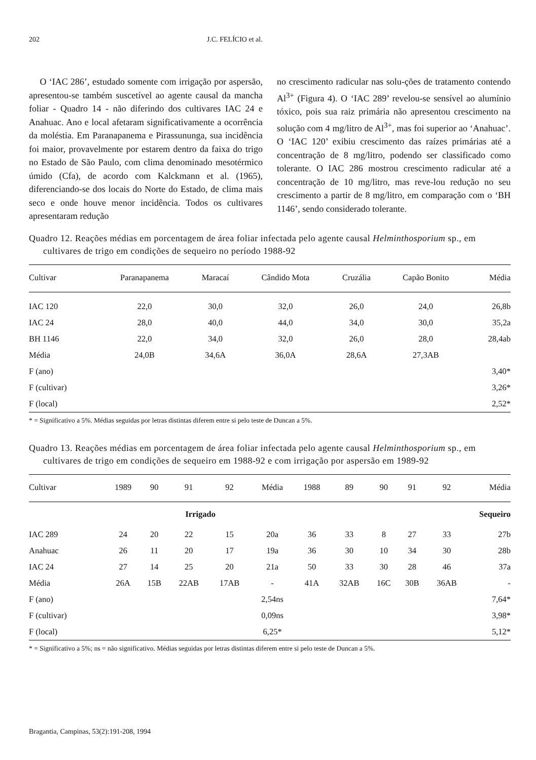202 J.C. FELÍCIO et al.
O ‘IAC 286’, estudado somente com irrigação por aspersão, apresentou-se também suscetível ao agente causal da mancha foliar - Quadro 14 - não diferindo dos cultivares IAC 24 e Anahuac. Ano e local afetaram significativamente a ocorrência da moléstia. Em Paranapanema e Pirassununga, sua incidência foi maior, provavelmente por estarem dentro da faixa do trigo no Estado de São Paulo, com clima denominado mesotérmico úmido (Cfa), de acordo com Kalckmann et al. (1965), diferenciando-se dos locais do Norte do Estado, de clima mais seco e onde houve menor incidência. Todos os cultivares apresentaram redução
no crescimento radicular nas solu-ções de tratamento contendo Al<sup>3+</sup> (Figura 4). O ‘IAC 289’ revelou-se sensível ao alumínio tóxico, pois sua raiz primária não apresentou crescimento na solução com 4 mg/litro de Al<sup>3+</sup>, mas foi superior ao ‘Anahuac’. O ‘IAC 120’ exibiu crescimento das raízes primárias até a concentração de 8 mg/litro, podendo ser classificado como tolerante. O IAC 286 mostrou crescimento radicular até a concentração de 10 mg/litro, mas reve-lou redução no seu crescimento a partir de 8 mg/litro, em comparação com o ‘BH 1146’, sendo considerado tolerante.
Quadro 12. Reações médias em porcentagem de área foliar infectada pelo agente causal Helminthosporium sp., em cultivares de trigo em condições de sequeiro no período 1988-92
| Cultivar | Paranapanema | Maracaí | Cândido Mota | Cruzália | Capão Bonito | Média |
| --- | --- | --- | --- | --- | --- | --- |
| IAC 120 | 22,0 | 30,0 | 32,0 | 26,0 | 24,0 | 26,8b |
| IAC 24 | 28,0 | 40,0 | 44,0 | 34,0 | 30,0 | 35,2a |
| BH 1146 | 22,0 | 34,0 | 32,0 | 26,0 | 28,0 | 28,4ab |
| Média | 24,0B | 34,6A | 36,0A | 28,6A | 27,3AB | |
| F (ano) | | | | | | 3,40* |
| F (cultivar) | | | | | | 3,26* |
| F (local) | | | | | | 2,52* |
* = Significativo a 5%. Médias seguidas por letras distintas diferem entre si pelo teste de Duncan a 5%.
Quadro 13. Reações médias em porcentagem de área foliar infectada pelo agente causal Helminthosporium sp., em cultivares de trigo em condições de sequeiro em 1988-92 e com irrigação por aspersão em 1989-92
| Cultivar | 1989 | 90 | 91 | 92 | Média | 1988 | 89 | 90 | 91 | 92 | Média |
| --- | --- | --- | --- | --- | --- | --- | --- | --- | --- | --- | --- |
| | Irrigado | | | | | Sequeiro | | | | | |
| IAC 289 | 24 | 20 | 22 | 15 | 20a | 36 | 33 | 8 | 27 | 33 | 27b |
| Anahuac | 26 | 11 | 20 | 17 | 19a | 36 | 30 | 10 | 34 | 30 | 28b |
| IAC 24 | 27 | 14 | 25 | 20 | 21a | 50 | 33 | 30 | 28 | 46 | 37a |
| Média | 26A | 15B | 22AB | 17AB | - | 41A | 32AB | 16C | 30B | 36AB | - |
| F (ano) | | | | | 2,54ns | | | | | | 7,64* |
| F (cultivar) | | | | | 0,09ns | | | | | | 3,98* |
| F (local) | | | | | 6,25* | | | | | | 5,12* |
* = Significativo a 5%; ns = não significativo. Médias seguidas por letras distintas diferem entre si pelo teste de Duncan a 5%.
Bragantia, Campinas, 53(2):191-208, 1994